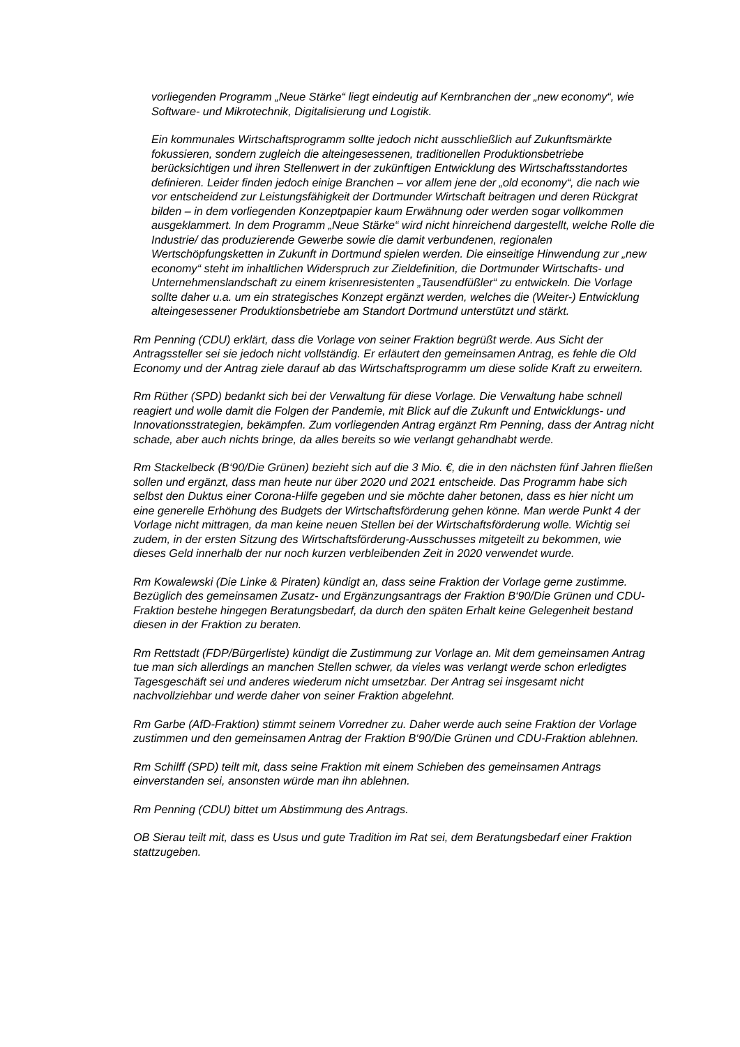vorliegenden Programm „Neue Stärke“ liegt eindeutig auf Kernbranchen der „new economy“, wie Software- und Mikrotechnik, Digitalisierung und Logistik.
Ein kommunales Wirtschaftsprogramm sollte jedoch nicht ausschließlich auf Zukunftsmärkte fokussieren, sondern zugleich die alteingesessenen, traditionellen Produktionsbetriebe berücksichtigen und ihren Stellenwert in der zukünftigen Entwicklung des Wirtschaftsstandortes definieren. Leider finden jedoch einige Branchen – vor allem jene der „old economy“, die nach wie vor entscheidend zur Leistungsfähigkeit der Dortmunder Wirtschaft beitragen und deren Rückgrat bilden – in dem vorliegenden Konzeptpapier kaum Erwähnung oder werden sogar vollkommen ausgeklammert. In dem Programm „Neue Stärke“ wird nicht hinreichend dargestellt, welche Rolle die Industrie/ das produzierende Gewerbe sowie die damit verbundenen, regionalen Wertschöpfungsketten in Zukunft in Dortmund spielen werden. Die einseitige Hinwendung zur „new economy“ steht im inhaltlichen Widerspruch zur Zieldefinition, die Dortmunder Wirtschafts- und Unternehmenslandschaft zu einem krisenresistenten „Tausendfüßler“ zu entwickeln. Die Vorlage sollte daher u.a. um ein strategisches Konzept ergänzt werden, welches die (Weiter-) Entwicklung alteingesessener Produktionsbetriebe am Standort Dortmund unterstützt und stärkt.
Rm Penning (CDU) erklärt, dass die Vorlage von seiner Fraktion begrüßt werde. Aus Sicht der Antragssteller sei sie jedoch nicht vollständig. Er erläutert den gemeinsamen Antrag, es fehle die Old Economy und der Antrag ziele darauf ab das Wirtschaftsprogramm um diese solide Kraft zu erweitern.
Rm Rüther (SPD) bedankt sich bei der Verwaltung für diese Vorlage. Die Verwaltung habe schnell reagiert und wolle damit die Folgen der Pandemie, mit Blick auf die Zukunft und Entwicklungs- und Innovationsstrategien, bekämpfen. Zum vorliegenden Antrag ergänzt Rm Penning, dass der Antrag nicht schade, aber auch nichts bringe, da alles bereits so wie verlangt gehandhabt werde.
Rm Stackelbeck (B‘90/Die Grünen) bezieht sich auf die 3 Mio. €, die in den nächsten fünf Jahren fließen sollen und ergänzt, dass man heute nur über 2020 und 2021 entscheide. Das Programm habe sich selbst den Duktus einer Corona-Hilfe gegeben und sie möchte daher betonen, dass es hier nicht um eine generelle Erhöhung des Budgets der Wirtschaftsförderung gehen könne. Man werde Punkt 4 der Vorlage nicht mittragen, da man keine neuen Stellen bei der Wirtschaftsförderung wolle. Wichtig sei zudem, in der ersten Sitzung des Wirtschaftsförderung-Ausschusses mitgeteilt zu bekommen, wie dieses Geld innerhalb der nur noch kurzen verbleibenden Zeit in 2020 verwendet wurde.
Rm Kowalewski (Die Linke & Piraten) kündigt an, dass seine Fraktion der Vorlage gerne zustimme. Bezüglich des gemeinsamen Zusatz- und Ergänzungsantrags der Fraktion B‘90/Die Grünen und CDU-Fraktion bestehe hingegen Beratungsbedarf, da durch den späten Erhalt keine Gelegenheit bestand diesen in der Fraktion zu beraten.
Rm Rettstadt (FDP/Bürgerliste) kündigt die Zustimmung zur Vorlage an. Mit dem gemeinsamen Antrag tue man sich allerdings an manchen Stellen schwer, da vieles was verlangt werde schon erledigtes Tagesgeschäft sei und anderes wiederum nicht umsetzbar. Der Antrag sei insgesamt nicht nachvollziehbar und werde daher von seiner Fraktion abgelehnt.
Rm Garbe (AfD-Fraktion) stimmt seinem Vorredner zu. Daher werde auch seine Fraktion der Vorlage zustimmen und den gemeinsamen Antrag der Fraktion B‘90/Die Grünen und CDU-Fraktion ablehnen.
Rm Schilff (SPD) teilt mit, dass seine Fraktion mit einem Schieben des gemeinsamen Antrags einverstanden sei, ansonsten würde man ihn ablehnen.
Rm Penning (CDU) bittet um Abstimmung des Antrags.
OB Sierau teilt mit, dass es Usus und gute Tradition im Rat sei, dem Beratungsbedarf einer Fraktion stattzugeben.